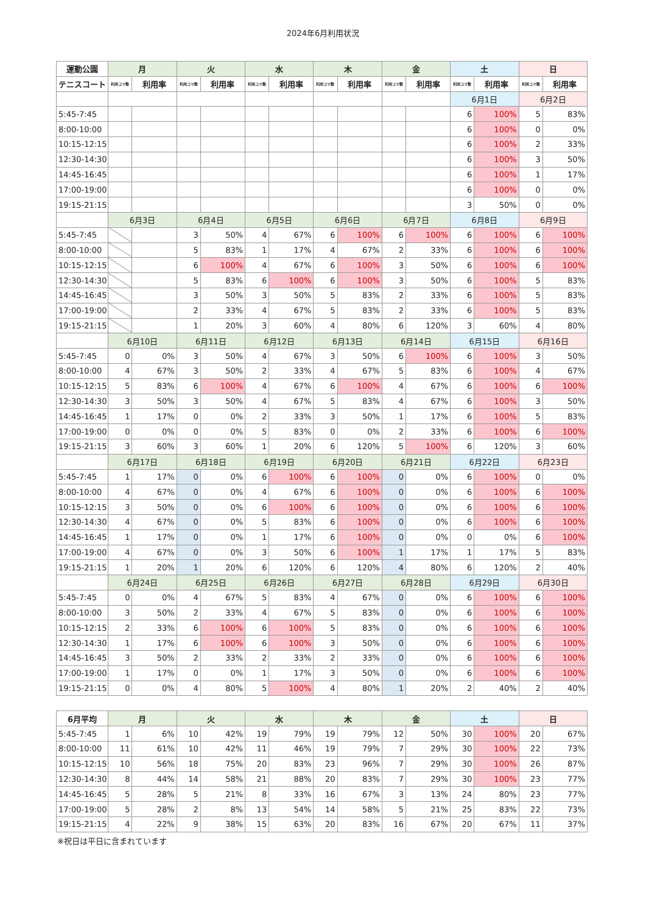2024年6月利用状況
| 運動公園 | 月 | | 火 | | 水 | | 木 | | 金 | | 土 | | 日 | |
| --- | --- | --- | --- | --- | --- | --- | --- | --- | --- | --- | --- | --- | --- | --- |
| テニスコート | 利用コマ数 | 利用率 | 利用コマ数 | 利用率 | 利用コマ数 | 利用率 | 利用コマ数 | 利用率 | 利用コマ数 | 利用率 | 利用コマ数 | 利用率 | 利用コマ数 | 利用率 |
| | | | | | | | | | | | 6月1日 | | 6月2日 | |
| 5:45-7:45 | | | | | | | | | | | 6 | 100% | 5 | 83% |
| 8:00-10:00 | | | | | | | | | | | 6 | 100% | 0 | 0% |
| 10:15-12:15 | | | | | | | | | | | 6 | 100% | 2 | 33% |
| 12:30-14:30 | | | | | | | | | | | 6 | 100% | 3 | 50% |
| 14:45-16:45 | | | | | | | | | | | 6 | 100% | 1 | 17% |
| 17:00-19:00 | | | | | | | | | | | 6 | 100% | 0 | 0% |
| 19:15-21:15 | | | | | | | | | | | 3 | 50% | 0 | 0% |
| | 6月3日 | | 6月4日 | | 6月5日 | | 6月6日 | | 6月7日 | | 6月8日 | | 6月9日 | |
| 5:45-7:45 | | | 3 | 50% | 4 | 67% | 6 | 100% | 6 | 100% | 6 | 100% | 6 | 100% |
| 8:00-10:00 | | | 5 | 83% | 1 | 17% | 4 | 67% | 2 | 33% | 6 | 100% | 6 | 100% |
| 10:15-12:15 | | | 6 | 100% | 4 | 67% | 6 | 100% | 3 | 50% | 6 | 100% | 6 | 100% |
| 12:30-14:30 | | | 5 | 83% | 6 | 100% | 6 | 100% | 3 | 50% | 6 | 100% | 5 | 83% |
| 14:45-16:45 | | | 3 | 50% | 3 | 50% | 5 | 83% | 2 | 33% | 6 | 100% | 5 | 83% |
| 17:00-19:00 | | | 2 | 33% | 4 | 67% | 5 | 83% | 2 | 33% | 6 | 100% | 5 | 83% |
| 19:15-21:15 | | | 1 | 20% | 3 | 60% | 4 | 80% | 6 | 120% | 3 | 60% | 4 | 80% |
| | 6月10日 | | 6月11日 | | 6月12日 | | 6月13日 | | 6月14日 | | 6月15日 | | 6月16日 | |
| 5:45-7:45 | 0 | 0% | 3 | 50% | 4 | 67% | 3 | 50% | 6 | 100% | 6 | 100% | 3 | 50% |
| 8:00-10:00 | 4 | 67% | 3 | 50% | 2 | 33% | 4 | 67% | 5 | 83% | 6 | 100% | 4 | 67% |
| 10:15-12:15 | 5 | 83% | 6 | 100% | 4 | 67% | 6 | 100% | 4 | 67% | 6 | 100% | 6 | 100% |
| 12:30-14:30 | 3 | 50% | 3 | 50% | 4 | 67% | 5 | 83% | 4 | 67% | 6 | 100% | 3 | 50% |
| 14:45-16:45 | 1 | 17% | 0 | 0% | 2 | 33% | 3 | 50% | 1 | 17% | 6 | 100% | 5 | 83% |
| 17:00-19:00 | 0 | 0% | 0 | 0% | 5 | 83% | 0 | 0% | 2 | 33% | 6 | 100% | 6 | 100% |
| 19:15-21:15 | 3 | 60% | 3 | 60% | 1 | 20% | 6 | 120% | 5 | 100% | 6 | 120% | 3 | 60% |
| | 6月17日 | | 6月18日 | | 6月19日 | | 6月20日 | | 6月21日 | | 6月22日 | | 6月23日 | |
| 5:45-7:45 | 1 | 17% | 0 | 0% | 6 | 100% | 6 | 100% | 0 | 0% | 6 | 100% | 0 | 0% |
| 8:00-10:00 | 4 | 67% | 0 | 0% | 4 | 67% | 6 | 100% | 0 | 0% | 6 | 100% | 6 | 100% |
| 10:15-12:15 | 3 | 50% | 0 | 0% | 6 | 100% | 6 | 100% | 0 | 0% | 6 | 100% | 6 | 100% |
| 12:30-14:30 | 4 | 67% | 0 | 0% | 5 | 83% | 6 | 100% | 0 | 0% | 6 | 100% | 6 | 100% |
| 14:45-16:45 | 1 | 17% | 0 | 0% | 1 | 17% | 6 | 100% | 0 | 0% | 0 | 0% | 6 | 100% |
| 17:00-19:00 | 4 | 67% | 0 | 0% | 3 | 50% | 6 | 100% | 1 | 17% | 1 | 17% | 5 | 83% |
| 19:15-21:15 | 1 | 20% | 1 | 20% | 6 | 120% | 6 | 120% | 4 | 80% | 6 | 120% | 2 | 40% |
| | 6月24日 | | 6月25日 | | 6月26日 | | 6月27日 | | 6月28日 | | 6月29日 | | 6月30日 | |
| 5:45-7:45 | 0 | 0% | 4 | 67% | 5 | 83% | 4 | 67% | 0 | 0% | 6 | 100% | 6 | 100% |
| 8:00-10:00 | 3 | 50% | 2 | 33% | 4 | 67% | 5 | 83% | 0 | 0% | 6 | 100% | 6 | 100% |
| 10:15-12:15 | 2 | 33% | 6 | 100% | 6 | 100% | 5 | 83% | 0 | 0% | 6 | 100% | 6 | 100% |
| 12:30-14:30 | 1 | 17% | 6 | 100% | 6 | 100% | 3 | 50% | 0 | 0% | 6 | 100% | 6 | 100% |
| 14:45-16:45 | 3 | 50% | 2 | 33% | 2 | 33% | 2 | 33% | 0 | 0% | 6 | 100% | 6 | 100% |
| 17:00-19:00 | 1 | 17% | 0 | 0% | 1 | 17% | 3 | 50% | 0 | 0% | 6 | 100% | 6 | 100% |
| 19:15-21:15 | 0 | 0% | 4 | 80% | 5 | 100% | 4 | 80% | 1 | 20% | 2 | 40% | 2 | 40% |
| 6月平均 | 月 | | 火 | | 水 | | 木 | | 金 | | 土 | | 日 | |
| 5:45-7:45 | 1 | 6% | 10 | 42% | 19 | 79% | 19 | 79% | 12 | 50% | 30 | 100% | 20 | 67% |
| 8:00-10:00 | 11 | 61% | 10 | 42% | 11 | 46% | 19 | 79% | 7 | 29% | 30 | 100% | 22 | 73% |
| 10:15-12:15 | 10 | 56% | 18 | 75% | 20 | 83% | 23 | 96% | 7 | 29% | 30 | 100% | 26 | 87% |
| 12:30-14:30 | 8 | 44% | 14 | 58% | 21 | 88% | 20 | 83% | 7 | 29% | 30 | 100% | 23 | 77% |
| 14:45-16:45 | 5 | 28% | 5 | 21% | 8 | 33% | 16 | 67% | 3 | 13% | 24 | 80% | 23 | 77% |
| 17:00-19:00 | 5 | 28% | 2 | 8% | 13 | 54% | 14 | 58% | 5 | 21% | 25 | 83% | 22 | 73% |
| 19:15-21:15 | 4 | 22% | 9 | 38% | 15 | 63% | 20 | 83% | 16 | 67% | 20 | 67% | 11 | 37% |
※祝日は平日に含まれています